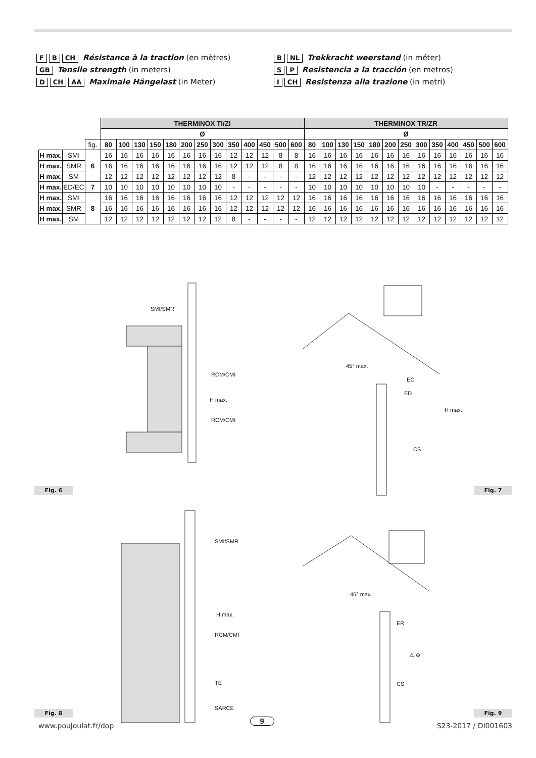F B CH Résistance à la traction (en mètres)
GB Tensile strength (in meters)
D CH AA Maximale Hängelast (in Meter)
B NL Trekkracht weerstand (in méter)
S P Resistencia a la tracción (en metros)
I CH Resistenza alla trazione (in metri)
| | | | THERMINOX TI/ZI | | | | | | | | | | | | | THERMINOX TR/ZR | | | | | | | | | | | | |
| | | | Ø | | | | | | | | | | | | | Ø | | | | | | | | | | | | |
| | | fig. | 80 | 100 | 130 | 150 | 180 | 200 | 250 | 300 | 350 | 400 | 450 | 500 | 600 | 80 | 100 | 130 | 150 | 180 | 200 | 250 | 300 | 350 | 400 | 450 | 500 | 600 |
| H max. | SMI | 6 | 16 | 16 | 16 | 16 | 16 | 16 | 16 | 16 | 12 | 12 | 12 | 8 | 8 | 16 | 16 | 16 | 16 | 16 | 16 | 16 | 16 | 16 | 16 | 16 | 16 | 16 |
| H max. | SMR | | 16 | 16 | 16 | 16 | 16 | 16 | 16 | 16 | 12 | 12 | 12 | 8 | 8 | 16 | 16 | 16 | 16 | 16 | 16 | 16 | 16 | 16 | 16 | 16 | 16 | 16 |
| H max. | SM | | 12 | 12 | 12 | 12 | 12 | 12 | 12 | 12 | 8 | - | - | - | - | 12 | 12 | 12 | 12 | 12 | 12 | 12 | 12 | 12 | 12 | 12 | 12 | 12 |
| H max. | ED/EC | 7 | 10 | 10 | 10 | 10 | 10 | 10 | 10 | 10 | - | - | - | - | - | 10 | 10 | 10 | 10 | 10 | 10 | 10 | 10 | - | - | - | - | - |
| H max. | SMI | 8 | 16 | 16 | 16 | 16 | 16 | 16 | 16 | 16 | 12 | 12 | 12 | 12 | 12 | 16 | 16 | 16 | 16 | 16 | 16 | 16 | 16 | 16 | 16 | 16 | 16 | 16 |
| H max. | SMR | | 16 | 16 | 16 | 16 | 16 | 16 | 16 | 16 | 12 | 12 | 12 | 12 | 12 | 16 | 16 | 16 | 16 | 16 | 16 | 16 | 16 | 16 | 16 | 16 | 16 | 16 |
| H max. | SM | | 12 | 12 | 12 | 12 | 12 | 12 | 12 | 12 | 8 | - | - | - | - | 12 | 12 | 12 | 12 | 12 | 12 | 12 | 12 | 12 | 12 | 12 | 12 | 12 |
SMI/SMR
RCM/CMI
H max.
RCM/CMI
45° max.
EC
ED
H max.
CS
Fig. 6 Fig. 7
SMI/SMR
H max.
RCM/CMI
TE
SARCE
45° max.
ER
⚠ ⊕
CS
Fig. 8 Fig. 9
www.poujoulat.fr/dop
9
S23-2017 / DI001603